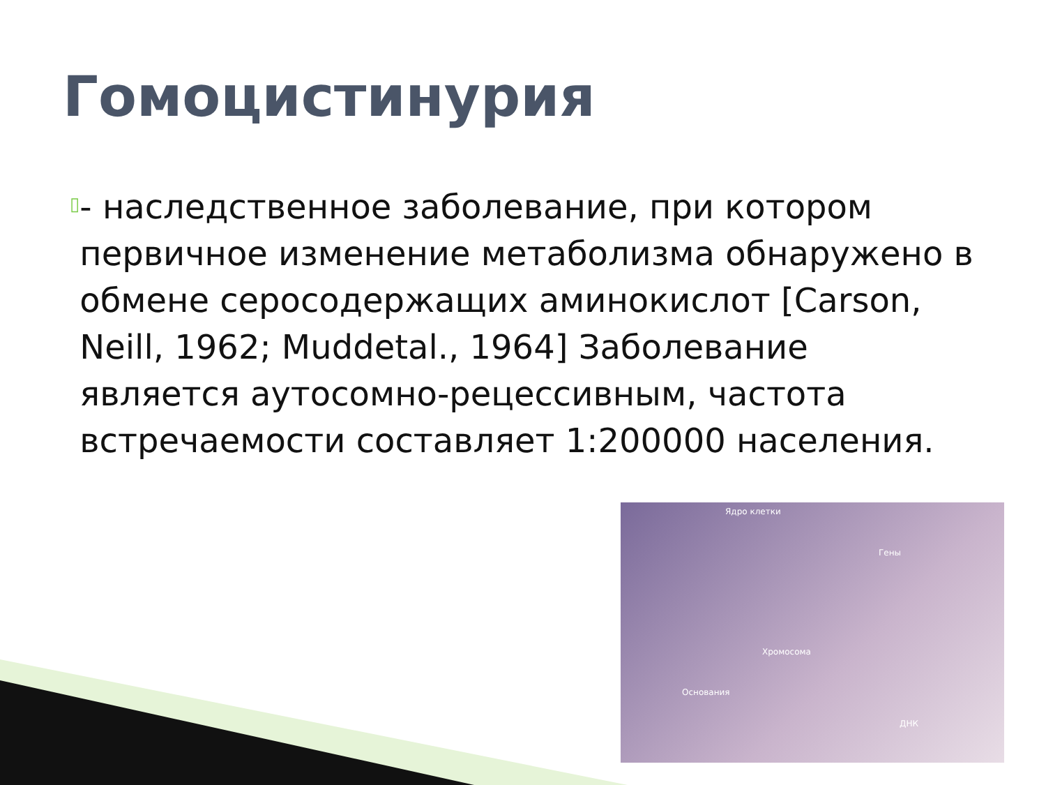Гомоцистинурия
▯
- наследственное заболевание, при котором первичное изменение метаболизма обнаружено в обмене серосодержащих аминокислот [Carson, Neill, 1962; Muddetal., 1964] Заболевание является аутосомно-рецессивным, частота встречаемости составляет 1:200000 населения.
Ядро клетки
Гены
Хромосома
Основания
ДНК